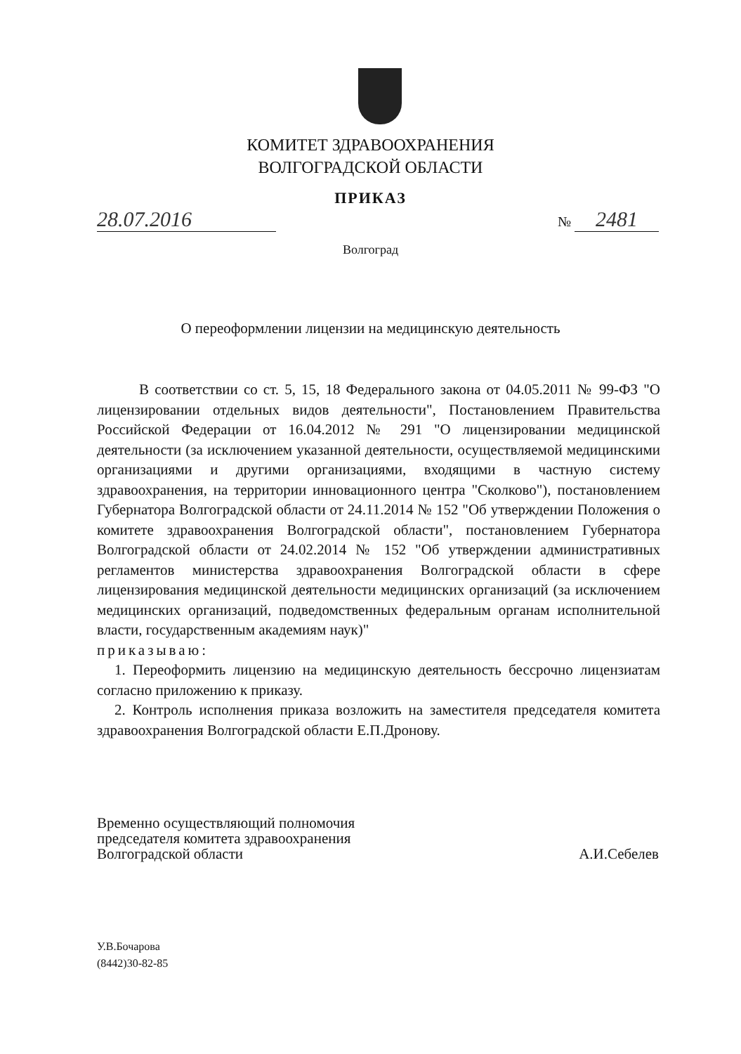КОМИТЕТ ЗДРАВООХРАНЕНИЯ
ВОЛГОГРАДСКОЙ ОБЛАСТИ
ПРИКАЗ
28.07.2016
№ 2481
Волгоград
О переоформлении лицензии на медицинскую деятельность
В соответствии со ст. 5, 15, 18 Федерального закона от 04.05.2011 № 99-ФЗ "О лицензировании отдельных видов деятельности", Постановлением Правительства Российской Федерации от 16.04.2012 № 291 "О лицензировании медицинской деятельности (за исключением указанной деятельности, осуществляемой медицинскими организациями и другими организациями, входящими в частную систему здравоохранения, на территории инновационного центра "Сколково"), постановлением Губернатора Волгоградской области от 24.11.2014 № 152 "Об утверждении Положения о комитете здравоохранения Волгоградской области", постановлением Губернатора Волгоградской области от 24.02.2014 № 152 "Об утверждении административных регламентов министерства здравоохранения Волгоградской области в сфере лицензирования медицинской деятельности медицинских организаций (за исключением медицинских организаций, подведомственных федеральным органам исполнительной власти, государственным академиям наук)"
приказываю:
1. Переоформить лицензию на медицинскую деятельность бессрочно лицензиатам согласно приложению к приказу.
2. Контроль исполнения приказа возложить на заместителя председателя комитета здравоохранения Волгоградской области Е.П.Дронову.
Временно осуществляющий полномочия
председателя комитета здравоохранения
Волгоградской области
А.И.Себелев
У.В.Бочарова
(8442)30-82-85